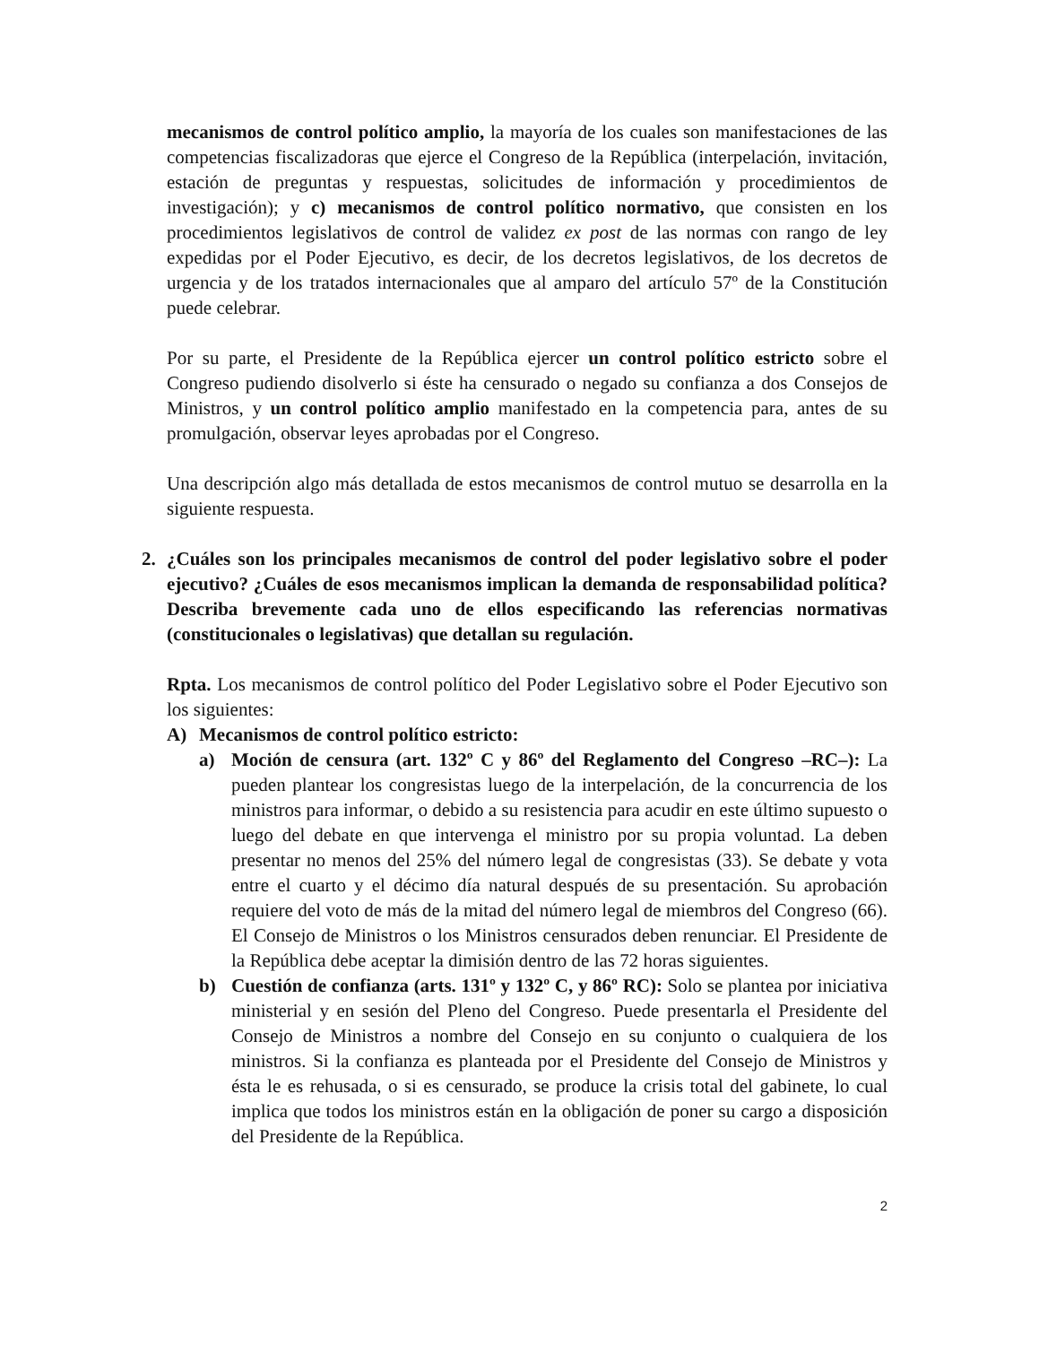mecanismos de control político amplio, la mayoría de los cuales son manifestaciones de las competencias fiscalizadoras que ejerce el Congreso de la República (interpelación, invitación, estación de preguntas y respuestas, solicitudes de información y procedimientos de investigación); y c) mecanismos de control político normativo, que consisten en los procedimientos legislativos de control de validez ex post de las normas con rango de ley expedidas por el Poder Ejecutivo, es decir, de los decretos legislativos, de los decretos de urgencia y de los tratados internacionales que al amparo del artículo 57º de la Constitución puede celebrar.
Por su parte, el Presidente de la República ejercer un control político estricto sobre el Congreso pudiendo disolverlo si éste ha censurado o negado su confianza a dos Consejos de Ministros, y un control político amplio manifestado en la competencia para, antes de su promulgación, observar leyes aprobadas por el Congreso.
Una descripción algo más detallada de estos mecanismos de control mutuo se desarrolla en la siguiente respuesta.
2. ¿Cuáles son los principales mecanismos de control del poder legislativo sobre el poder ejecutivo? ¿Cuáles de esos mecanismos implican la demanda de responsabilidad política? Describa brevemente cada uno de ellos especificando las referencias normativas (constitucionales o legislativas) que detallan su regulación.
Rpta. Los mecanismos de control político del Poder Legislativo sobre el Poder Ejecutivo son los siguientes:
A) Mecanismos de control político estricto:
a) Moción de censura (art. 132º C y 86º del Reglamento del Congreso –RC–): La pueden plantear los congresistas luego de la interpelación, de la concurrencia de los ministros para informar, o debido a su resistencia para acudir en este último supuesto o luego del debate en que intervenga el ministro por su propia voluntad. La deben presentar no menos del 25% del número legal de congresistas (33). Se debate y vota entre el cuarto y el décimo día natural después de su presentación. Su aprobación requiere del voto de más de la mitad del número legal de miembros del Congreso (66). El Consejo de Ministros o los Ministros censurados deben renunciar. El Presidente de la República debe aceptar la dimisión dentro de las 72 horas siguientes.
b) Cuestión de confianza (arts. 131º y 132º C, y 86º RC): Solo se plantea por iniciativa ministerial y en sesión del Pleno del Congreso. Puede presentarla el Presidente del Consejo de Ministros a nombre del Consejo en su conjunto o cualquiera de los ministros. Si la confianza es planteada por el Presidente del Consejo de Ministros y ésta le es rehusada, o si es censurado, se produce la crisis total del gabinete, lo cual implica que todos los ministros están en la obligación de poner su cargo a disposición del Presidente de la República.
2